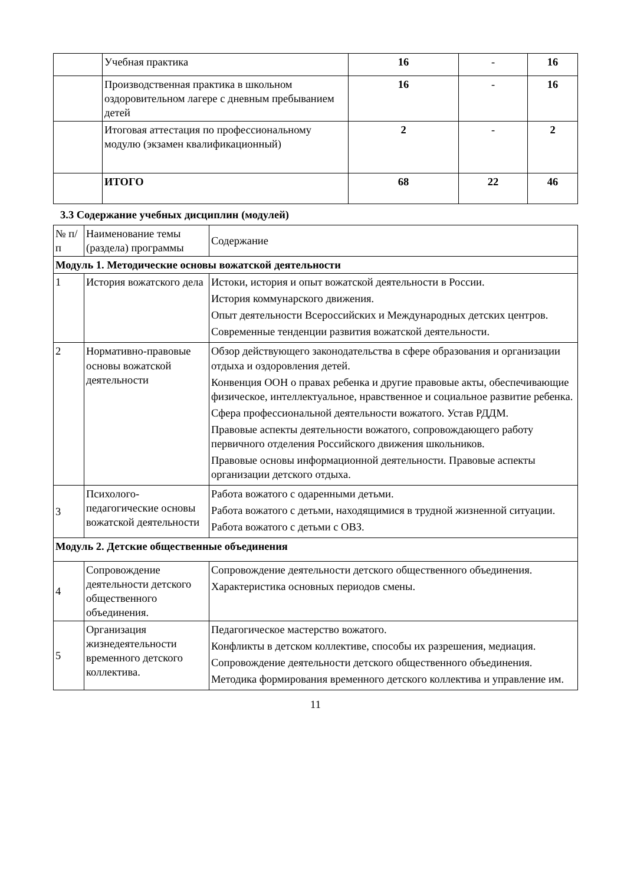| | Учебная практика | 16 | - | 16 |
| | Производственная практика в школьном оздоровительном лагере с дневным пребыванием детей | 16 | - | 16 |
| | Итоговая аттестация по профессиональному модулю (экзамен квалификационный) | 2 | - | 2 |
| | ИТОГО | 68 | 22 | 46 |
3.3 Содержание учебных дисциплин (модулей)
| № п/п | Наименование темы (раздела) программы | Содержание |
| Модуль 1. Методические основы вожатской деятельности | | |
| 1 | История вожатского дела | Истоки, история и опыт вожатской деятельности в России. История коммунарского движения. Опыт деятельности Всероссийских и Международных детских центров. Современные тенденции развития вожатской деятельности. |
| 2 | Нормативно-правовые основы вожатской деятельности | Обзор действующего законодательства в сфере образования и организации отдыха и оздоровления детей. Конвенция ООН о правах ребенка и другие правовые акты, обеспечивающие физическое, интеллектуальное, нравственное и социальное развитие ребенка. Сфера профессиональной деятельности вожатого. Устав РДДМ. Правовые аспекты деятельности вожатого, сопровождающего работу первичного отделения Российского движения школьников. Правовые основы информационной деятельности. Правовые аспекты организации детского отдыха. |
| 3 | Психолого-педагогические основы вожатской деятельности | Работа вожатого с одаренными детьми. Работа вожатого с детьми, находящимися в трудной жизненной ситуации. Работа вожатого с детьми с ОВЗ. |
| Модуль 2. Детские общественные объединения | | |
| 4 | Сопровождение деятельности детского общественного объединения. | Сопровождение деятельности детского общественного объединения. Характеристика основных периодов смены. |
| 5 | Организация жизнедеятельности временного детского коллектива. | Педагогическое мастерство вожатого. Конфликты в детском коллективе, способы их разрешения, медиация. Сопровождение деятельности детского общественного объединения. Методика формирования временного детского коллектива и управление им. |
11